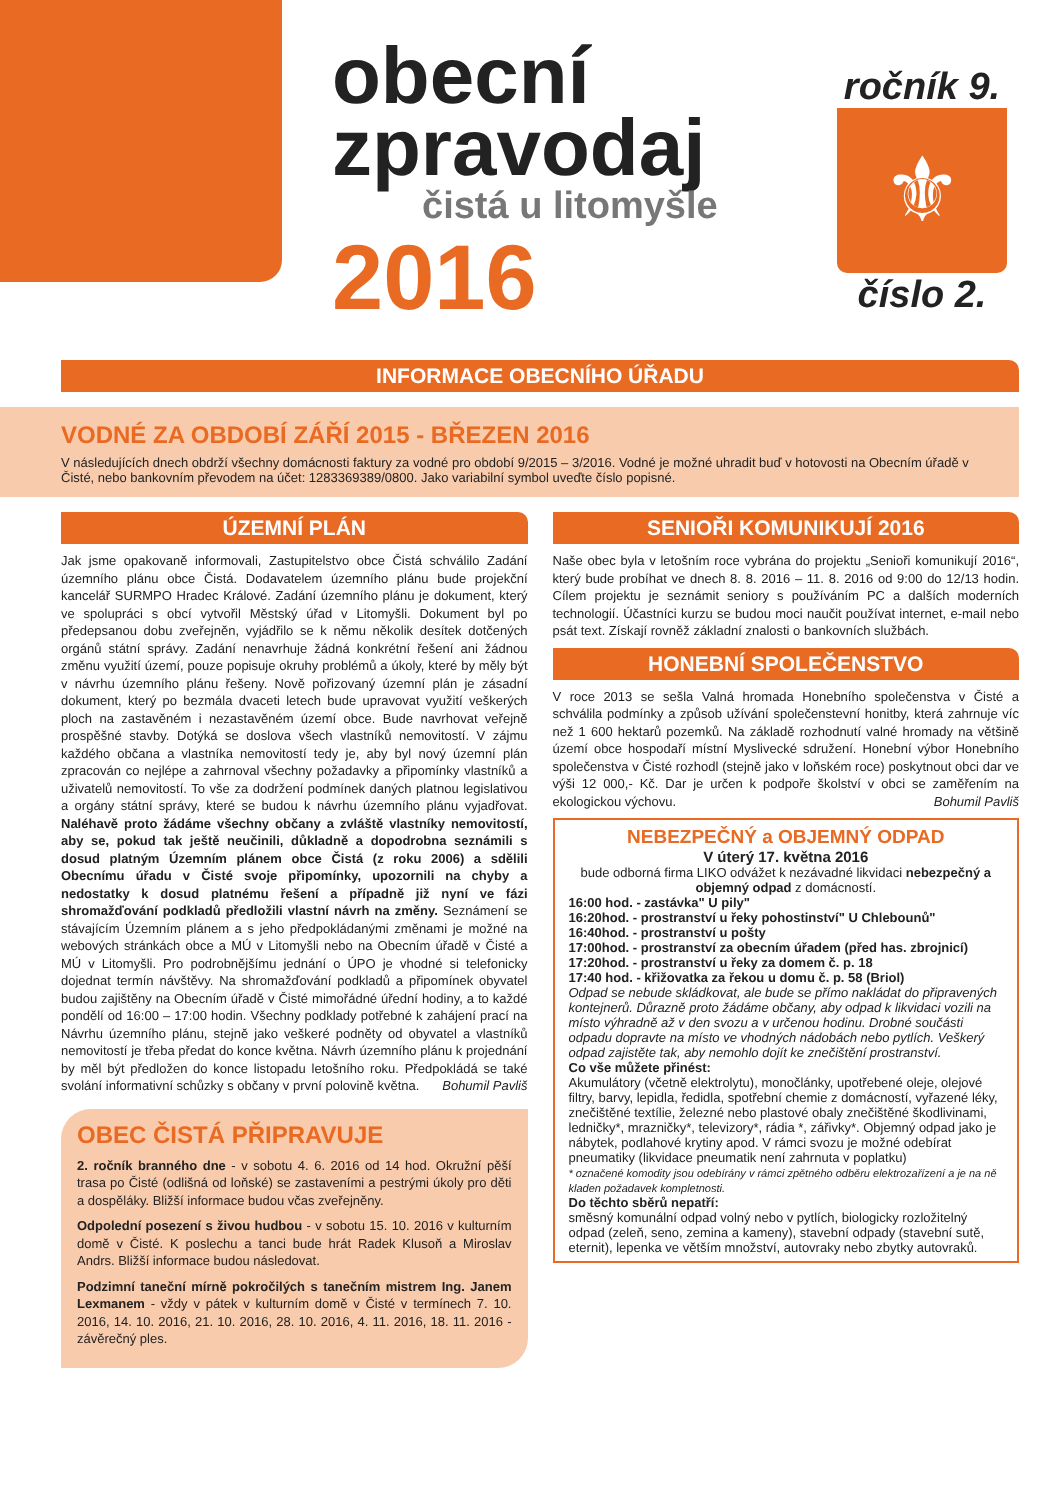obecní
zpravodaj
čistá u litomyšle
2016
ročník 9.
⚜
číslo 2.
INFORMACE OBECNÍHO ÚŘADU
VODNÉ ZA OBDOBÍ ZÁŘÍ 2015 - BŘEZEN 2016
V následujících dnech obdrží všechny domácnosti faktury za vodné pro období 9/2015 – 3/2016. Vodné je možné uhradit buď v hotovosti na Obecním úřadě v Čisté, nebo bankovním převodem na účet: 1283369389/0800. Jako variabilní symbol uveďte číslo popisné.
ÚZEMNÍ PLÁN
Jak jsme opakovaně informovali, Zastupitelstvo obce Čistá schválilo Zadání územního plánu obce Čistá. Dodavatelem územního plánu bude projekční kancelář SURMPO Hradec Králové. Zadání územního plánu je dokument, který ve spolupráci s obcí vytvořil Městský úřad v Litomyšli. Dokument byl po předepsanou dobu zveřejněn, vyjádřilo se k němu několik desítek dotčených orgánů státní správy. Zadání nenavrhuje žádná konkrétní řešení ani žádnou změnu využití území, pouze popisuje okruhy problémů a úkoly, které by měly být v návrhu územního plánu řešeny. Nově pořizovaný územní plán je zásadní dokument, který po bezmála dvaceti letech bude upravovat využití veškerých ploch na zastavěném i nezastavěném území obce. Bude navrhovat veřejně prospěšné stavby. Dotýká se doslova všech vlastníků nemovitostí. V zájmu každého občana a vlastníka nemovitostí tedy je, aby byl nový územní plán zpracován co nejlépe a zahrnoval všechny požadavky a připomínky vlastníků a uživatelů nemovitostí. To vše za dodržení podmínek daných platnou legislativou a orgány státní správy, které se budou k návrhu územního plánu vyjadřovat. Naléhavě proto žádáme všechny občany a zvláště vlastníky nemovitostí, aby se, pokud tak ještě neučinili, důkladně a dopodrobna seznámili s dosud platným Územním plánem obce Čistá (z roku 2006) a sdělili Obecnímu úřadu v Čisté svoje připomínky, upozornili na chyby a nedostatky k dosud platnému řešení a případně již nyní ve fázi shromažďování podkladů předložili vlastní návrh na změny. Seznámení se stávajícím Územním plánem a s jeho předpokládanými změnami je možné na webových stránkách obce a MÚ v Litomyšli nebo na Obecním úřadě v Čisté a MÚ v Litomyšli. Pro podrobnějšímu jednání o ÚPO je vhodné si telefonicky dojednat termín návštěvy. Na shromažďování podkladů a připomínek obyvatel budou zajištěny na Obecním úřadě v Čisté mimořádné úřední hodiny, a to každé pondělí od 16:00 – 17:00 hodin. Všechny podklady potřebné k zahájení prací na Návrhu územního plánu, stejně jako veškeré podněty od obyvatel a vlastníků nemovitostí je třeba předat do konce května. Návrh územního plánu k projednání by měl být předložen do konce listopadu letošního roku. Předpokládá se také svolání informativní schůzky s občany v první polovině května. Bohumil Pavliš
OBEC ČISTÁ PŘIPRAVUJE
2. ročník branného dne - v sobotu 4. 6. 2016 od 14 hod. Okružní pěší trasa po Čisté (odlišná od loňské) se zastaveními a pestrými úkoly pro děti a dospěláky. Bližší informace budou včas zveřejněny.
Odpolední posezení s živou hudbou - v sobotu 15. 10. 2016 v kulturním domě v Čisté. K poslechu a tanci bude hrát Radek Klusoň a Miroslav Andrs. Bližší informace budou následovat.
Podzimní taneční mírně pokročilých s tanečním mistrem Ing. Janem Lexmanem - vždy v pátek v kulturním domě v Čisté v termínech 7. 10. 2016, 14. 10. 2016, 21. 10. 2016, 28. 10. 2016, 4. 11. 2016, 18. 11. 2016 - závěrečný ples.
SENIOŘI KOMUNIKUJÍ 2016
Naše obec byla v letošním roce vybrána do projektu „Senioři komunikují 2016“, který bude probíhat ve dnech 8. 8. 2016 – 11. 8. 2016 od 9:00 do 12/13 hodin. Cílem projektu je seznámit seniory s používáním PC a dalších moderních technologií. Účastníci kurzu se budou moci naučit používat internet, e-mail nebo psát text. Získají rovněž základní znalosti o bankovních službách.
HONEBNÍ SPOLEČENSTVO
V roce 2013 se sešla Valná hromada Honebního společenstva v Čisté a schválila podmínky a způsob užívání společenstevní honitby, která zahrnuje víc než 1 600 hektarů pozemků. Na základě rozhodnutí valné hromady na většině území obce hospodaří místní Myslivecké sdružení. Honební výbor Honebního společenstva v Čisté rozhodl (stejně jako v loňském roce) poskytnout obci dar ve výši 12 000,- Kč. Dar je určen k podpoře školství v obci se zaměřením na ekologickou výchovu. Bohumil Pavliš
NEBEZPEČNÝ a OBJEMNÝ ODPAD
V úterý 17. května 2016
bude odborná firma LIKO odvážet k nezávadné likvidaci nebezpečný a objemný odpad z domácností.
16:00 hod. - zastávka" U pily"
16:20hod. - prostranství u řeky pohostinství" U Chlebounů"
16:40hod. - prostranství u pošty
17:00hod. - prostranství za obecním úřadem (před has. zbrojnicí)
17:20hod. - prostranství u řeky za domem č. p. 18
17:40 hod. - křižovatka za řekou u domu č. p. 58 (Briol)
Odpad se nebude skládkovat, ale bude se přímo nakládat do připravených kontejnerů. Důrazně proto žádáme občany, aby odpad k likvidaci vozili na místo výhradně až v den svozu a v určenou hodinu. Drobné součásti odpadu dopravte na místo ve vhodných nádobách nebo pytlích. Veškerý odpad zajistěte tak, aby nemohlo dojít ke znečištění prostranství.
Co vše můžete přinést:
Akumulátory (včetně elektrolytu), monočlánky, upotřebené oleje, olejové filtry, barvy, lepidla, ředidla, spotřební chemie z domácností, vyřazené léky, znečištěné textílie, železné nebo plastové obaly znečištěné škodlivinami, ledničky*, mrazničky*, televizory*, rádia *, zářivky*. Objemný odpad jako je nábytek, podlahové krytiny apod. V rámci svozu je možné odebírat pneumatiky (likvidace pneumatik není zahrnuta v poplatku)
* označené komodity jsou odebírány v rámci zpětného odběru elektrozařízení a je na ně kladen požadavek kompletnosti.
Do těchto sběrů nepatří:
směsný komunální odpad volný nebo v pytlích, biologicky rozložitelný odpad (zeleň, seno, zemina a kameny), stavební odpady (stavební sutě, eternit), lepenka ve větším množství, autovraky nebo zbytky autovraků.